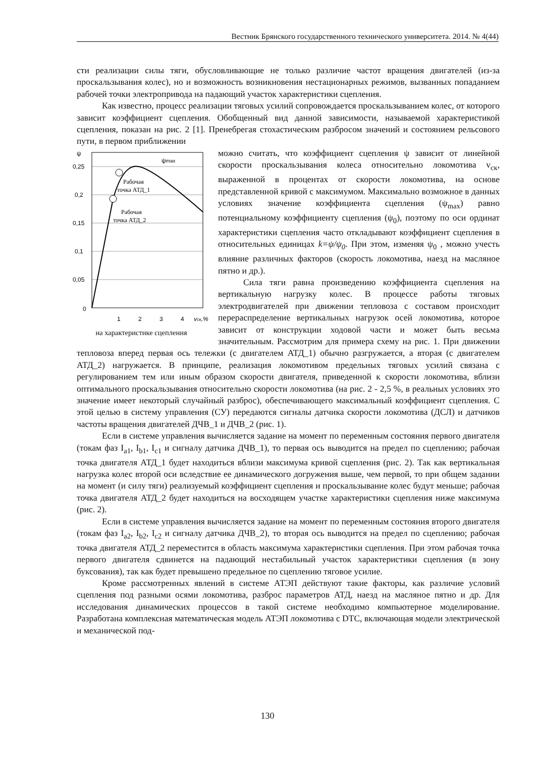Вестник Брянского государственного технического университета. 2014. № 4(44)
сти реализации силы тяги, обусловливающие не только различие частот вращения двигателей (из-за проскальзывания колес), но и возможность возникновения нестационарных режимов, вызванных попаданием рабочей точки электропривода на падающий участок характеристики сцепления.
Как известно, процесс реализации тяговых усилий сопровождается проскальзыванием колес, от которого зависит коэффициент сцепления. Обобщенный вид данной зависимости, называемой характеристикой сцепления, показан на рис. 2 [1]. Пренебрегая стохастическим разбросом значений и состоянием рельсового пути, в первом приближении
ψ
0,25
0,2
0,15
0,1
0,05
0
1
2
3
4
vск,%
ψmax
Рабочая
точка АТД_1
Рабочая
точка АТД_2
на характеристике сцепления
можно считать, что коэффициент сцепления ψ зависит от линейной скорости проскальзывания колеса относительно локомотива v<sub>ск</sub>, выраженной в процентах от скорости локомотива, на основе представленной кривой с максимумом. Максимально возможное в данных условиях значение коэффициента сцепления (ψ<sub>max</sub>) равно потенциальному коэффициенту сцепления (ψ<sub>0</sub>), поэтому по оси ординат характеристики сцепления часто откладывают коэффициент сцепления в относительных единицах k=ψ/ψ<sub>0</sub>. При этом, изменяя ψ<sub>0</sub> , можно учесть влияние различных факторов (скорость локомотива, наезд на масляное пятно и др.).
Сила тяги равна произведению коэффициента сцепления на вертикальную нагрузку колес. В процессе работы тяговых электродвигателей при движении тепловоза с составом происходит перераспределение вертикальных нагрузок осей локомотива, которое зависит от конструкции ходовой части и может быть весьма значительным. Рассмотрим для примера схему на рис. 1. При движении тепловоза вперед первая ось тележки (с двигателем АТД_1) обычно разгружается, а вторая (с двигателем АТД_2) нагружается. В принципе, реализация локомотивом предельных тяговых усилий связана с регулированием тем или иным образом скорости двигателя, приведенной к скорости локомотива, вблизи оптимального проскальзывания относительно скорости локомотива (на рис. 2 - 2,5 %, в реальных условиях это значение имеет некоторый случайный разброс), обеспечивающего максимальный коэффициент сцепления. С этой целью в систему управления (СУ) передаются сигналы датчика скорости локомотива (ДСЛ) и датчиков частоты вращения двигателей ДЧВ_1 и ДЧВ_2 (рис. 1).
Если в системе управления вычисляется задание на момент по переменным состояния первого двигателя (токам фаз I<sub>a1</sub>, I<sub>b1</sub>, I<sub>c1</sub> и сигналу датчика ДЧВ_1), то первая ось выводится на предел по сцеплению; рабочая точка двигателя АТД_1 будет находиться вблизи максимума кривой сцепления (рис. 2). Так как вертикальная нагрузка колес второй оси вследствие ее динамического догружения выше, чем первой, то при общем задании на момент (и силу тяги) реализуемый коэффициент сцепления и проскальзывание колес будут меньше; рабочая точка двигателя АТД_2 будет находиться на восходящем участке характеристики сцепления ниже максимума (рис. 2).
Если в системе управления вычисляется задание на момент по переменным состояния второго двигателя (токам фаз I<sub>a2</sub>, I<sub>b2</sub>, I<sub>c2</sub> и сигналу датчика ДЧВ_2), то вторая ось выводится на предел по сцеплению; рабочая точка двигателя АТД_2 переместится в область максимума характеристики сцепления. При этом рабочая точка первого двигателя сдвинется на падающий нестабильный участок характеристики сцепления (в зону буксования), так как будет превышено предельное по сцеплению тяговое усилие.
Кроме рассмотренных явлений в системе АТЭП действуют такие факторы, как различие условий сцепления под разными осями локомотива, разброс параметров АТД, наезд на масляное пятно и др. Для исследования динамических процессов в такой системе необходимо компьютерное моделирование. Разработана комплексная математическая модель АТЭП локомотива с DTC, включающая модели электрической и механической под-
130